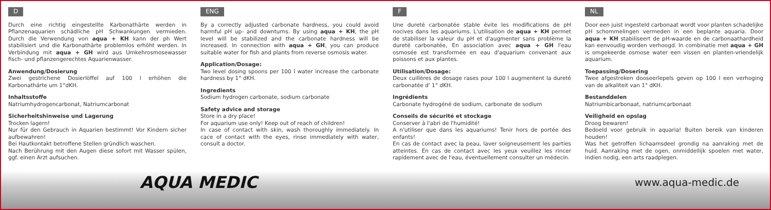D
Durch eine richtig eingestellte Karbonathärte werden in Pflanzenaquarien schädliche pH Schwankungen vermieden. Durch die Verwendung von aqua + KH kann der ph Wert stabilisiert und die Karbonathärte problemlos erhöht werden. In Verbindung mit aqua + GH wird aus Umkehrosmosewasser fisch- und pflanzengerechtes Aquarienwasser.
Anwendung/Dosierung
Zwei gestrichene Dosierlöffel auf 100 l erhöhen die Karbonathärte um 1°dKH.
Inhaltsstoffe
Natriumhydrogencarbonat, Natriumcarbonat
Sicherheitshinweise und Lagerung
Trocken lagern!
Nur für den Gebrauch in Aquarien bestimmt! Vor Kindern sicher aufbewahren!
Bei Hautkontakt betroffene Stellen gründlich waschen.
Nach Berührung mit den Augen diese sofort mit Wasser spülen, ggf. einen Arzt aufsuchen.
ENG
By a correctly adjusted carbonate hardness, you could avoid harmful pH up- and downturns. By using aqua + KH, the pH level will be stabilized and the carbonate hardness will be increased. In connection with aqua + GH, you can produce suitable water for fish and plants from reverse osmosis water.
Application/Dosage:
Two level dosing spoons per 100 l water increase the carbonate hardness by 1° dKH.
Ingredients
Sodium hydrogen carbonate, sodium carbonate
Safety advice and storage
Store in a dry place!
For aquarium use only! Keep out of reach of children!
In case of contact with skin, wash thoroughly immediately. In cace of contact with the eyes, rinse immediately with water, consult a doctor.
F
Une dureté carbonatée stable évite les modifications de pH nocives dans les aquariums. L'utilisation de aqua + KH permet de stabiliser la valeur du pH et d'augmenter sans problème la dureté carbonatée, En association avec aqua + GH l'eau osmosée est transformée en eau d'aquarium convenant aux poissons et aux plantes.
Utilisation/Dosage:
Deux cuillères de dosage rases pour 100 l augmentent la dureté carbonatée d' 1° dKH.
Ingrédients
Carbonate hydrogéné de sodium, carbonate de sodium
Conseils de sécurité et stockage
Conserver à l'abri de l'humidité!
A n'utiliser que dans les aquariums! Tenir hors de portée des enfants!
En cas de contact avec la peau, laver soigneusement les parties atteintes. En cas de contact avec les yeux veuillez les rincer rapidement avec de l'eau, éventuellement consulter un médecin.
NL
Door een juist ingesteld carbonaat wordt voor planten schadelijke pH schommelingen vermeden in een beplante aquaria. Door aqua + KH stabiliseert de pH-waarde en de carbonaathardheid kan eenvoudig worden verhoogd. In combinatie met aqua + GH is omgekeerde osmose water een vissen en planten-vriendelijk aquarium.
Toepassing/Dosering
Twee afgestreken dooseerlepels geven op 100 l een verhoging van de alkaliteit van 1° dKH.
Bestanddelen
Natriumbicarbonaat, natriumcarbonaat
Veiligheid en opslag
Droog bewaren!
Bedoeld voor gebruik in aquaria! Buiten bereik van kinderen houden!
Was het getroffen lichaamsdeel grondig na aanraking met de huid. Aanraking met de ogen, onmiddellijk spoelen met water, indien nodig, een arts raadplegen.
AQUA MEDIC www.aqua-medic.de